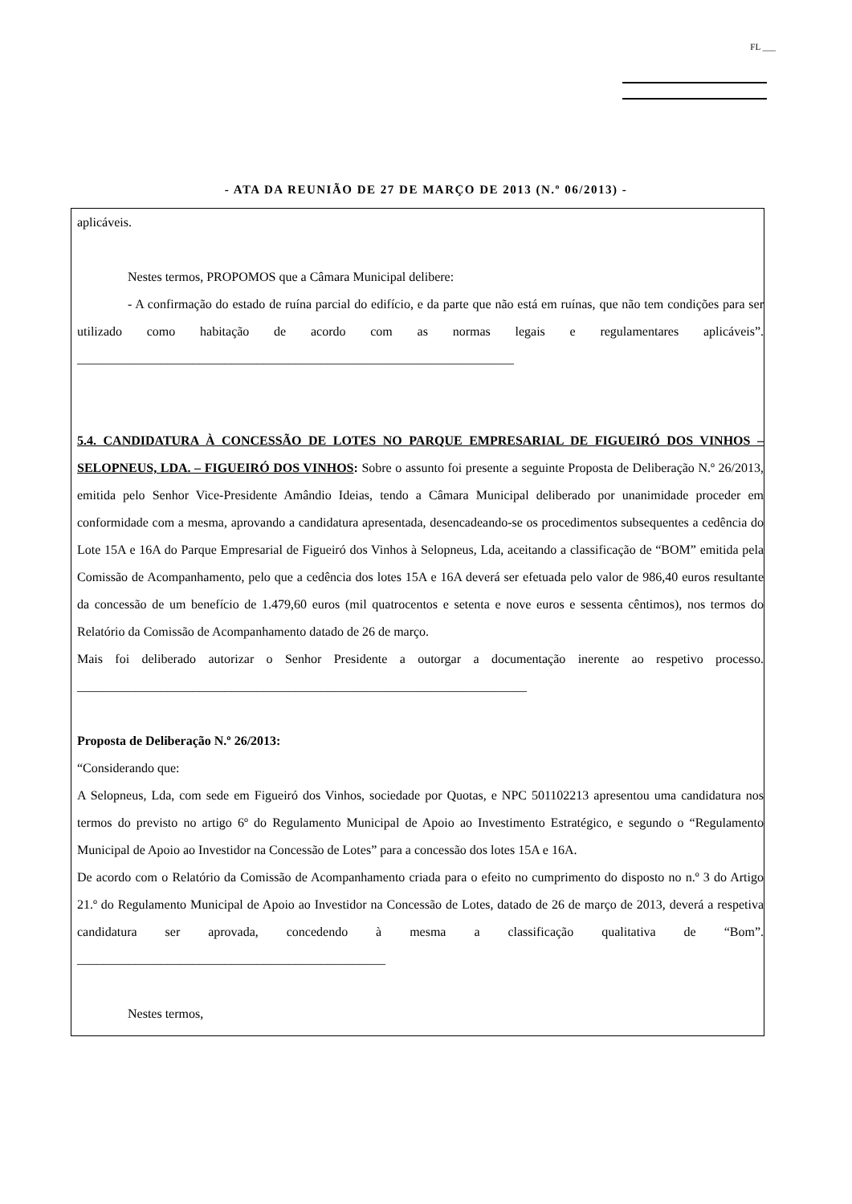FL ___
- ATA DA REUNIÃO DE 27 DE MARÇO DE 2013 (N.º 06/2013) -
aplicáveis.
Nestes termos, PROPOMOS que a Câmara Municipal delibere:
- A confirmação do estado de ruína parcial do edifício, e da parte que não está em ruínas, que não tem condições para ser utilizado como habitação de acordo com as normas legais e regulamentares aplicáveis”. ____________________________________________________________________
5.4. CANDIDATURA À CONCESSÃO DE LOTES NO PARQUE EMPRESARIAL DE FIGUEIRÓ DOS VINHOS – SELOPNEUS, LDA. – FIGUEIRÓ DOS VINHOS: Sobre o assunto foi presente a seguinte Proposta de Deliberação N.º 26/2013, emitida pelo Senhor Vice-Presidente Amândio Ideias, tendo a Câmara Municipal deliberado por unanimidade proceder em conformidade com a mesma, aprovando a candidatura apresentada, desencadeando-se os procedimentos subsequentes a cedência do Lote 15A e 16A do Parque Empresarial de Figueiró dos Vinhos à Selopneus, Lda, aceitando a classificação de “BOM” emitida pela Comissão de Acompanhamento, pelo que a cedência dos lotes 15A e 16A deverá ser efetuada pelo valor de 986,40 euros resultante da concessão de um benefício de 1.479,60 euros (mil quatrocentos e setenta e nove euros e sessenta cêntimos), nos termos do Relatório da Comissão de Acompanhamento datado de 26 de março.
Mais foi deliberado autorizar o Senhor Presidente a outorgar a documentação inerente ao respetivo processo. ______________________________________________________________________
Proposta de Deliberação N.º 26/2013:
“Considerando que:
A Selopneus, Lda, com sede em Figueiró dos Vinhos, sociedade por Quotas, e NPC 501102213 apresentou uma candidatura nos termos do previsto no artigo 6º do Regulamento Municipal de Apoio ao Investimento Estratégico, e segundo o “Regulamento Municipal de Apoio ao Investidor na Concessão de Lotes” para a concessão dos lotes 15A e 16A.
De acordo com o Relatório da Comissão de Acompanhamento criada para o efeito no cumprimento do disposto no n.º 3 do Artigo 21.º do Regulamento Municipal de Apoio ao Investidor na Concessão de Lotes, datado de 26 de março de 2013, deverá a respetiva candidatura ser aprovada, concedendo à mesma a classificação qualitativa de “Bom”. ________________________________________________
Nestes termos,